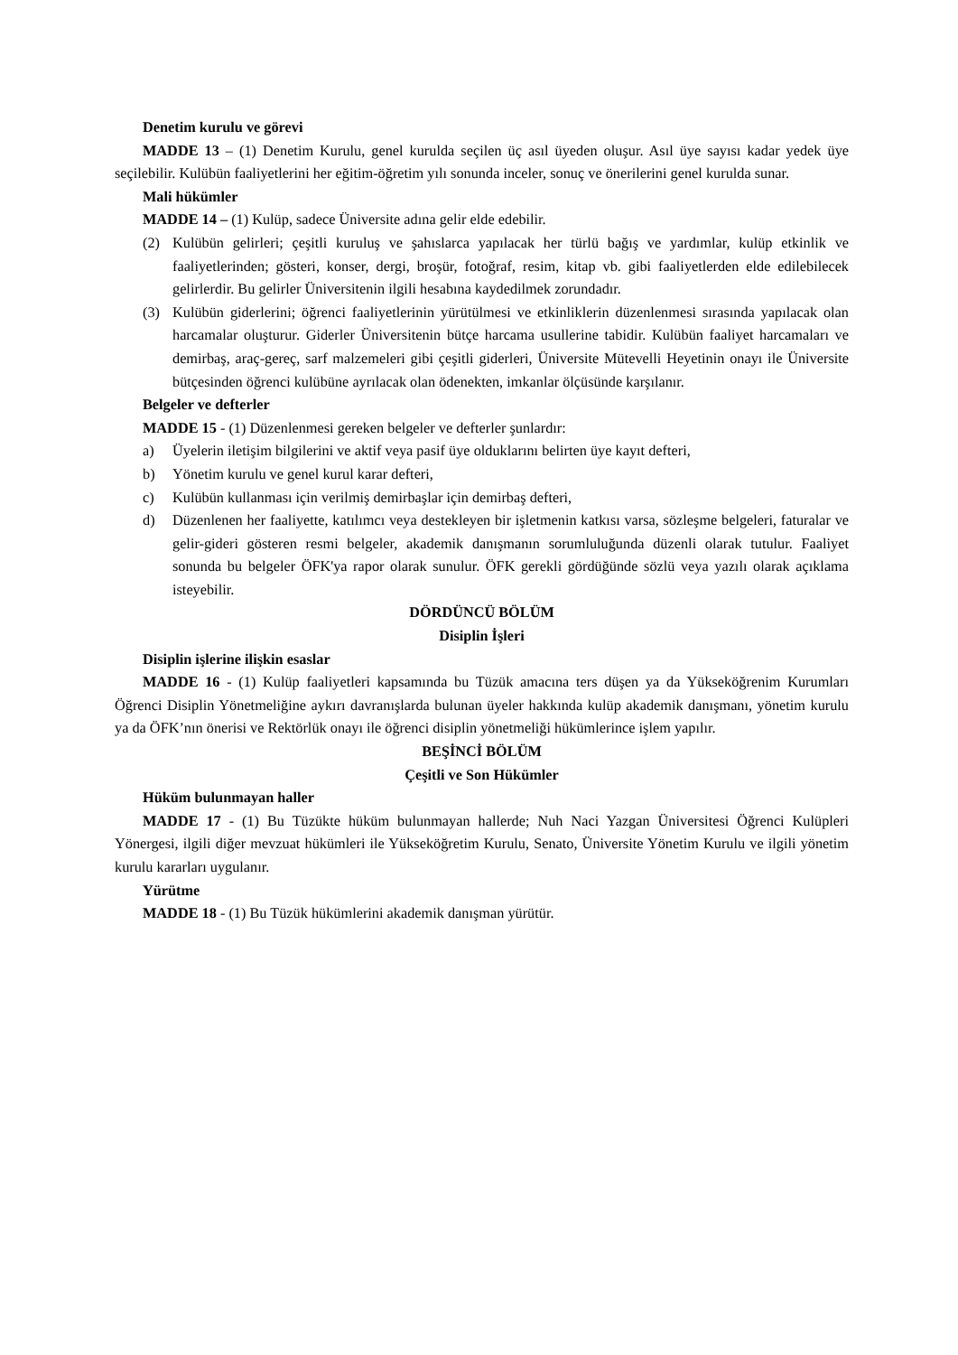Denetim kurulu ve görevi
MADDE 13 – (1) Denetim Kurulu, genel kurulda seçilen üç asıl üyeden oluşur. Asıl üye sayısı kadar yedek üye seçilebilir. Kulübün faaliyetlerini her eğitim-öğretim yılı sonunda inceler, sonuç ve önerilerini genel kurulda sunar.
Mali hükümler
MADDE 14 – (1) Kulüp, sadece Üniversite adına gelir elde edebilir.
(2) Kulübün gelirleri; çeşitli kuruluş ve şahıslarca yapılacak her türlü bağış ve yardımlar, kulüp etkinlik ve faaliyetlerinden; gösteri, konser, dergi, broşür, fotoğraf, resim, kitap vb. gibi faaliyetlerden elde edilebilecek gelirlerdir. Bu gelirler Üniversitenin ilgili hesabına kaydedilmek zorundadır.
(3) Kulübün giderlerini; öğrenci faaliyetlerinin yürütülmesi ve etkinliklerin düzenlenmesi sırasında yapılacak olan harcamalar oluşturur. Giderler Üniversitenin bütçe harcama usullerine tabidir. Kulübün faaliyet harcamaları ve demirbaş, araç-gereç, sarf malzemeleri gibi çeşitli giderleri, Üniversite Mütevelli Heyetinin onayı ile Üniversite bütçesinden öğrenci kulübüne ayrılacak olan ödenekten, imkanlar ölçüsünde karşılanır.
Belgeler ve defterler
MADDE 15 - (1) Düzenlenmesi gereken belgeler ve defterler şunlardır:
a) Üyelerin iletişim bilgilerini ve aktif veya pasif üye olduklarını belirten üye kayıt defteri,
b) Yönetim kurulu ve genel kurul karar defteri,
c) Kulübün kullanması için verilmiş demirbaşlar için demirbaş defteri,
d) Düzenlenen her faaliyette, katılımcı veya destekleyen bir işletmenin katkısı varsa, sözleşme belgeleri, faturalar ve gelir-gideri gösteren resmi belgeler, akademik danışmanın sorumluluğunda düzenli olarak tutulur. Faaliyet sonunda bu belgeler ÖFK'ya rapor olarak sunulur. ÖFK gerekli gördüğünde sözlü veya yazılı olarak açıklama isteyebilir.
DÖRDÜNCÜ BÖLÜM
Disiplin İşleri
Disiplin işlerine ilişkin esaslar
MADDE 16 - (1) Kulüp faaliyetleri kapsamında bu Tüzük amacına ters düşen ya da Yükseköğrenim Kurumları Öğrenci Disiplin Yönetmeliğine aykırı davranışlarda bulunan üyeler hakkında kulüp akademik danışmanı, yönetim kurulu ya da ÖFK’nın önerisi ve Rektörlük onayı ile öğrenci disiplin yönetmeliği hükümlerince işlem yapılır.
BEŞİNCİ BÖLÜM
Çeşitli ve Son Hükümler
Hüküm bulunmayan haller
MADDE 17 - (1) Bu Tüzükte hüküm bulunmayan hallerde; Nuh Naci Yazgan Üniversitesi Öğrenci Kulüpleri Yönergesi, ilgili diğer mevzuat hükümleri ile Yükseköğretim Kurulu, Senato, Üniversite Yönetim Kurulu ve ilgili yönetim kurulu kararları uygulanır.
Yürütme
MADDE 18 - (1) Bu Tüzük hükümlerini akademik danışman yürütür.